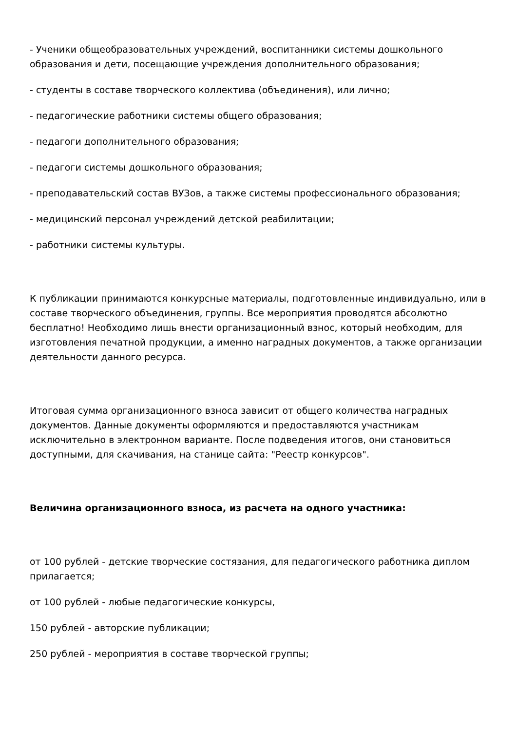- Ученики общеобразовательных учреждений, воспитанники системы дошкольного образования и дети, посещающие учреждения дополнительного образования;
- студенты в составе творческого коллектива (объединения), или лично;
- педагогические работники системы общего образования;
- педагоги дополнительного образования;
- педагоги системы дошкольного образования;
- преподавательский состав ВУЗов, а также системы профессионального образования;
- медицинский персонал учреждений детской реабилитации;
- работники системы культуры.
К публикации принимаются конкурсные материалы, подготовленные индивидуально, или в составе творческого объединения, группы. Все мероприятия проводятся абсолютно бесплатно! Необходимо лишь внести организационный взнос, который необходим, для изготовления печатной продукции, а именно наградных документов, а также организации деятельности данного ресурса.
Итоговая сумма организационного взноса зависит от общего количества наградных документов. Данные документы оформляются и предоставляются участникам исключительно в электронном варианте. После подведения итогов, они становиться доступными, для скачивания, на станице сайта: "Реестр конкурсов".
Величина организационного взноса, из расчета на одного участника:
от 100 рублей - детские творческие состязания, для педагогического работника диплом прилагается;
от 100 рублей - любые педагогические конкурсы,
150 рублей - авторские публикации;
250 рублей - мероприятия в составе творческой группы;